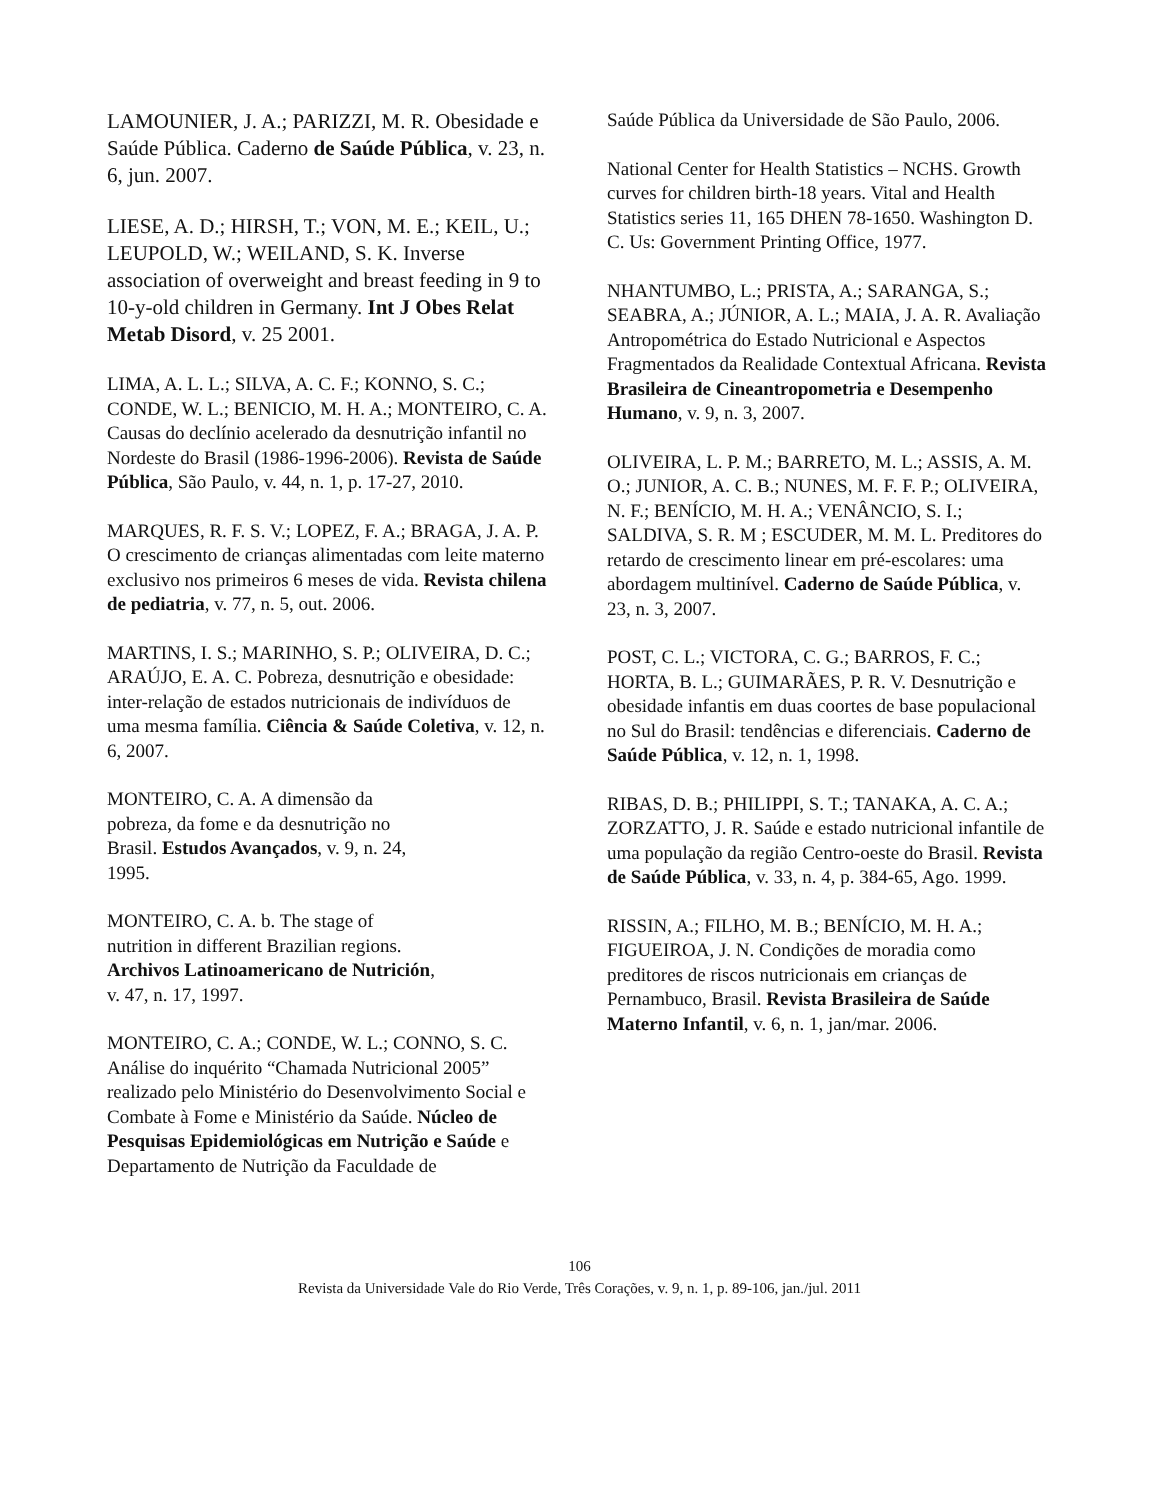LAMOUNIER, J. A.; PARIZZI, M. R. Obesidade e Saúde Pública. Caderno de Saúde Pública, v. 23, n. 6, jun. 2007.
LIESE, A. D.; HIRSH, T.; VON, M. E.; KEIL, U.; LEUPOLD, W.; WEILAND, S. K. Inverse association of overweight and breast feeding in 9 to 10-y-old children in Germany. Int J Obes Relat Metab Disord, v. 25 2001.
LIMA, A. L. L.; SILVA, A. C. F.; KONNO, S. C.; CONDE, W. L.; BENICIO, M. H. A.; MONTEIRO, C. A. Causas do declínio acelerado da desnutrição infantil no Nordeste do Brasil (1986-1996-2006). Revista de Saúde Pública, São Paulo, v. 44, n. 1, p. 17-27, 2010.
MARQUES, R. F. S. V.; LOPEZ, F. A.; BRAGA, J. A. P. O crescimento de crianças alimentadas com leite materno exclusivo nos primeiros 6 meses de vida. Revista chilena de pediatria, v. 77, n. 5, out. 2006.
MARTINS, I. S.; MARINHO, S. P.; OLIVEIRA, D. C.; ARAÚJO, E. A. C. Pobreza, desnutrição e obesidade: inter-relação de estados nutricionais de indivíduos de uma mesma família. Ciência & Saúde Coletiva, v. 12, n. 6, 2007.
MONTEIRO, C. A. A dimensão da pobreza, da fome e da desnutrição no Brasil. Estudos Avançados, v. 9, n. 24, 1995.
MONTEIRO, C. A. b. The stage of nutrition in different Brazilian regions. Archivos Latinoamericano de Nutrición, v. 47, n. 17, 1997.
MONTEIRO, C. A.; CONDE, W. L.; CONNO, S. C. Análise do inquérito “Chamada Nutricional 2005” realizado pelo Ministério do Desenvolvimento Social e Combate à Fome e Ministério da Saúde. Núcleo de Pesquisas Epidemiológicas em Nutrição e Saúde e Departamento de Nutrição da Faculdade de
Saúde Pública da Universidade de São Paulo, 2006.
National Center for Health Statistics – NCHS. Growth curves for children birth-18 years. Vital and Health Statistics series 11, 165 DHEN 78-1650. Washington D. C. Us: Government Printing Office, 1977.
NHANTUMBO, L.; PRISTA, A.; SARANGA, S.; SEABRA, A.; JÚNIOR, A. L.; MAIA, J. A. R. Avaliação Antropométrica do Estado Nutricional e Aspectos Fragmentados da Realidade Contextual Africana. Revista Brasileira de Cineantropometria e Desempenho Humano, v. 9, n. 3, 2007.
OLIVEIRA, L. P. M.; BARRETO, M. L.; ASSIS, A. M. O.; JUNIOR, A. C. B.; NUNES, M. F. F. P.; OLIVEIRA, N. F.; BENÍCIO, M. H. A.; VENÂNCIO, S. I.; SALDIVA, S. R. M ; ESCUDER, M. M. L. Preditores do retardo de crescimento linear em pré-escolares: uma abordagem multinível. Caderno de Saúde Pública, v. 23, n. 3, 2007.
POST, C. L.; VICTORA, C. G.; BARROS, F. C.; HORTA, B. L.; GUIMARÃES, P. R. V. Desnutrição e obesidade infantis em duas coortes de base populacional no Sul do Brasil: tendências e diferenciais. Caderno de Saúde Pública, v. 12, n. 1, 1998.
RIBAS, D. B.; PHILIPPI, S. T.; TANAKA, A. C. A.; ZORZATTO, J. R. Saúde e estado nutricional infantile de uma população da região Centro-oeste do Brasil. Revista de Saúde Pública, v. 33, n. 4, p. 384-65, Ago. 1999.
RISSIN, A.; FILHO, M. B.; BENÍCIO, M. H. A.; FIGUEIROA, J. N. Condições de moradia como preditores de riscos nutricionais em crianças de Pernambuco, Brasil. Revista Brasileira de Saúde Materno Infantil, v. 6, n. 1, jan/mar. 2006.
106
Revista da Universidade Vale do Rio Verde, Três Corações, v. 9, n. 1, p. 89-106, jan./jul. 2011